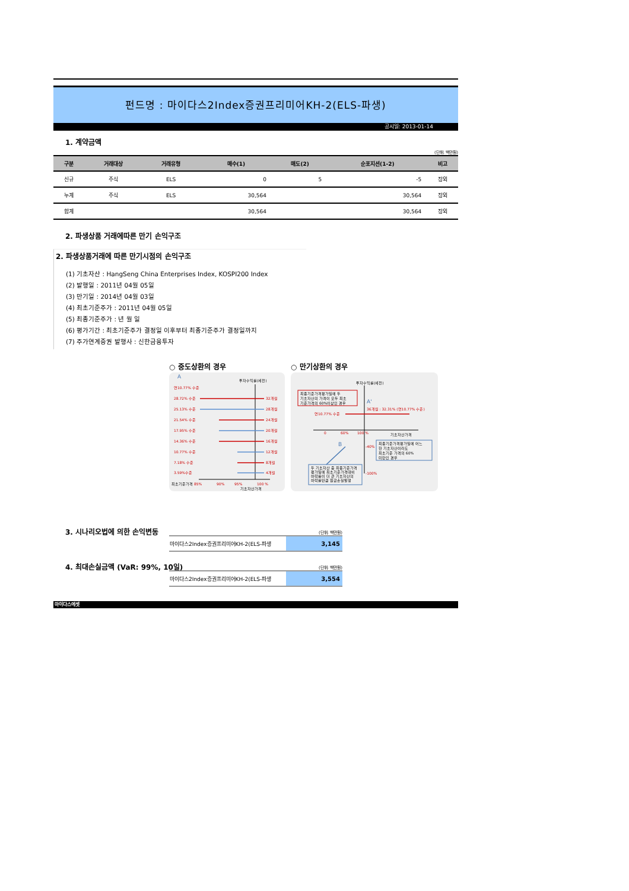펀드명 : 마이다스2Index증권프리미어KH-2(ELS-파생)
공시일: 2013-01-14
1. 계약금액
(단위: 백만원)
| 구분 | 거래대상 | 거래유형 | 매수(1) | 매도(2) | 순포지션(1-2) | 비고 |
| --- | --- | --- | --- | --- | --- | --- |
| 신규 | 주식 | ELS | 0 | 5 | -5 | 장외 |
| 누계 | 주식 | ELS | 30,564 | | 30,564 | 장외 |
| 합계 | | | 30,564 | | 30,564 | 장외 |
2. 파생상품 거래에따른 만기 손익구조
2. 파생상품거래에 따른 만기시점의 손익구조
(1) 기초자산 : HangSeng China Enterprises Index, KOSPI200 Index
(2) 발행일 : 2011년 04월 05일
(3) 만기일 : 2014년 04월 03일
(4) 최초기준주가 : 2011년 04월 05일
(5) 최종기준주가 : 년 월 일
(6) 평가기간 : 최초기준주가 결정일 이후부터 최종기준주가 결정일까지
(7) 주가연계증권 발행사 : 신한금융투자
○ 중도상환의 경우
A
투자수익률(세전)
연10.77% 수준
28.72% 수준
21.54% 수준
14.36% 수준
7.18% 수준
32개월
24개월
16개월
8개월
25.13% 수준
17.95% 수준
10.77% 수준
3.59%수준
28개월
20개월
12개월
4개월
최초기준가격 85%
90%
95%
100 %
기초자산가격
○ 만기상환의 경우
투자수익률(세전)
최종기준가격평가일에 두
기초자산의 가격이 모두 최초
기준가격의 60%이상인 경우
A'
36개월 : 32.31% (연10.77% 수준)
연10.77% 수준
0
60%
100 %
기초자산가격
B
-40%
-100%
최종기준가격평가일에 어느
한 기초자산이라도
최초기준 가격의 60%
미만인 경우
두 기초자산 중 최종기준가격
평가일에 최초기준가격대비
하락률이 더 큰 기초자산의
하락률만큼 원금손실발생
3. 시나리오법에 의한 손익변동
(단위: 백만원)
| 마이다스2Index증권프리미어KH-2(ELS-파생 | 3,145 |
4. 최대손실금액 (VaR: 99%, 10일)
(단위: 백만원)
| 마이다스2Index증권프리미어KH-2(ELS-파생 | 3,554 |
마이다스에셋